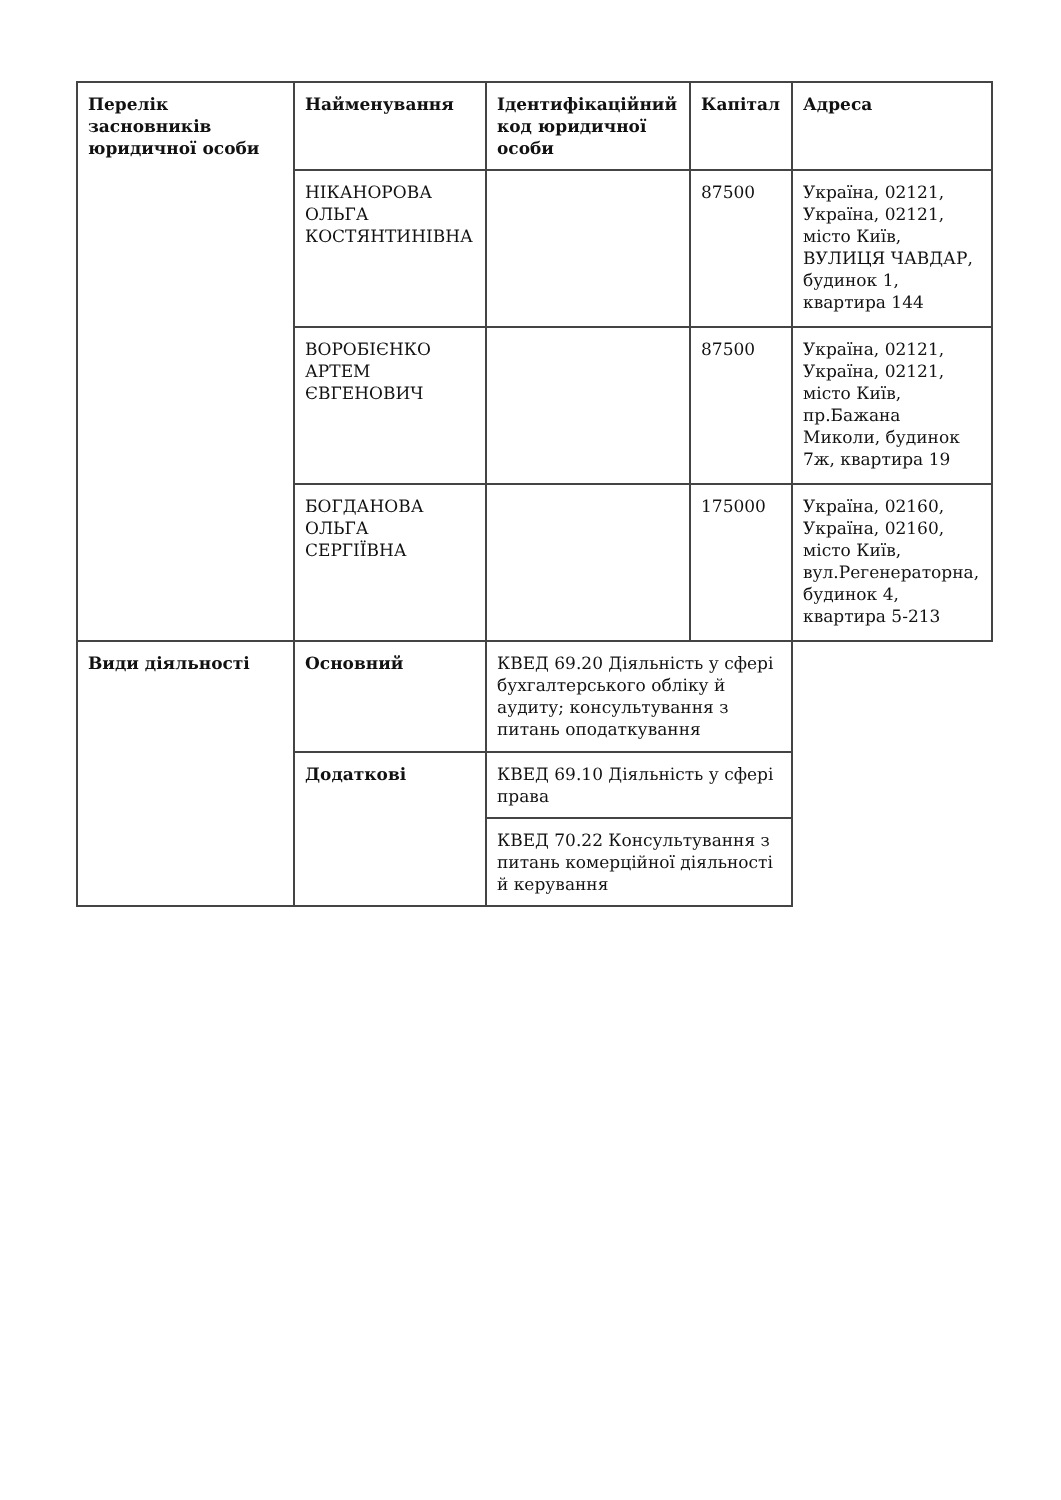| Перелік засновників юридичної особи | Найменування | Ідентифікаційний код юридичної особи | Капітал | Адреса |
| --- | --- | --- | --- | --- |
| | НІКАНОРОВА ОЛЬГА КОСТЯНТИНІВНА | | 87500 | Україна, 02121, Україна, 02121, місто Київ, ВУЛИЦЯ ЧАВДАР, будинок 1, квартира 144 |
| | ВОРОБІЄНКО АРТЕМ ЄВГЕНОВИЧ | | 87500 | Україна, 02121, Україна, 02121, місто Київ, пр.Бажана Миколи, будинок 7ж, квартира 19 |
| | БОГДАНОВА ОЛЬГА СЕРГІЇВНА | | 175000 | Україна, 02160, Україна, 02160, місто Київ, вул.Регенераторна, будинок 4, квартира 5-213 |
| Види діяльності | Основний | КВЕД 69.20 Діяльність у сфері бухгалтерського обліку й аудиту; консультування з питань оподаткування | | |
| | Додаткові | КВЕД 69.10 Діяльність у сфері права | | |
| | | КВЕД 70.22 Консультування з питань комерційної діяльності й керування | | |